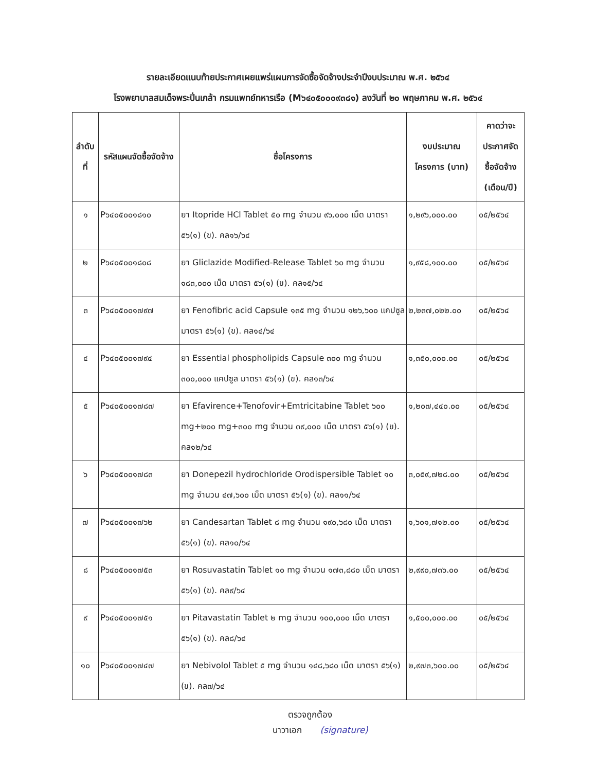รายละเอียดแนบท้ายประกาศเผยแพร่แผนการจัดซื้อจัดจ้างประจำปีงบประมาณ พ.ศ. ๒๕๖๔
โรงพยาบาลสมเด็จพระปิ่นเกล้า กรมแพทย์ทหารเรือ (M๖๔๐๕๐๐๐๙๓๘๑) ลงวันที่ ๒๐ พฤษภาคม พ.ศ. ๒๕๖๔
| ลำดับที่ | รหัสแผนจัดซื้อจัดจ้าง | ชื่อโครงการ | งบประมาณโครงการ (บาท) | คาดว่าจะประกาศจัดซื้อจัดจ้าง (เดือน/ปี) |
| --- | --- | --- | --- | --- |
| ๑ | P๖๔๐๕๐๐๑๘๑๐ | ยา Itopride HCl Tablet ๕๐ mg จำนวน ๙๖,๐๐๐ เม็ด มาตรา ๕๖(๑) (ข). คล๑๖/๖๔ | ๑,๒๙๖,๐๐๐.๐๐ | ๐๕/๒๕๖๔ |
| ๒ | P๖๔๐๕๐๐๑๘๐๘ | ยา Gliclazide Modified-Release Tablet ๖๐ mg จำนวน ๑๘๓,๐๐๐ เม็ด มาตรา ๕๖(๑) (ข). คล๑๕/๖๔ | ๑,๙๕๘,๑๐๐.๐๐ | ๐๕/๒๕๖๔ |
| ๓ | P๖๔๐๕๐๐๑๗๙๗ | ยา Fenofibric acid Capsule ๑๓๕ mg จำนวน ๑๒๖,๖๐๐ แคปซูล มาตรา ๕๖(๑) (ข). คล๑๔/๖๔ | ๒,๒๓๗,๐๒๒.๐๐ | ๐๕/๒๕๖๔ |
| ๔ | P๖๔๐๕๐๐๑๗๙๔ | ยา Essential phospholipids Capsule ๓๐๐ mg จำนวน ๓๐๐,๐๐๐ แคปซูล มาตรา ๕๖(๑) (ข). คล๑๓/๖๔ | ๑,๓๕๐,๐๐๐.๐๐ | ๐๕/๒๕๖๔ |
| ๕ | P๖๔๐๕๐๐๑๗๘๗ | ยา Efavirence+Tenofovir+Emtricitabine Tablet ๖๐๐ mg+๒๐๐ mg+๓๐๐ mg จำนวน ๓๙,๐๐๐ เม็ด มาตรา ๕๖(๑) (ข). คล๑๒/๖๔ | ๑,๒๐๗,๔๔๐.๐๐ | ๐๕/๒๕๖๔ |
| ๖ | P๖๔๐๕๐๐๑๗๘๓ | ยา Donepezil hydrochloride Orodispersible Tablet ๑๐ mg จำนวน ๔๗,๖๐๐ เม็ด มาตรา ๕๖(๑) (ข). คล๑๑/๖๔ | ๓,๐๕๙,๗๒๘.๐๐ | ๐๕/๒๕๖๔ |
| ๗ | P๖๔๐๕๐๐๑๗๖๒ | ยา Candesartan Tablet ๘ mg จำนวน ๑๙๐,๖๘๐ เม็ด มาตรา ๕๖(๑) (ข). คล๑๐/๖๔ | ๑,๖๐๑,๗๑๒.๐๐ | ๐๕/๒๕๖๔ |
| ๘ | P๖๔๐๕๐๐๑๗๕๓ | ยา Rosuvastatin Tablet ๑๐ mg จำนวน ๑๗๓,๘๘๐ เม็ด มาตรา ๕๖(๑) (ข). คล๙/๖๔ | ๒,๙๙๐,๗๓๖.๐๐ | ๐๕/๒๕๖๔ |
| ๙ | P๖๔๐๕๐๐๑๗๕๑ | ยา Pitavastatin Tablet ๒ mg จำนวน ๑๐๐,๐๐๐ เม็ด มาตรา ๕๖(๑) (ข). คล๘/๖๔ | ๑,๕๐๐,๐๐๐.๐๐ | ๐๕/๒๕๖๔ |
| ๑๐ | P๖๔๐๕๐๐๑๗๔๗ | ยา Nebivolol Tablet ๕ mg จำนวน ๑๔๘,๖๘๐ เม็ด มาตรา ๕๖(๑) (ข). คล๗/๖๔ | ๒,๙๗๓,๖๐๐.๐๐ | ๐๕/๒๕๖๔ |
ตรวจถูกต้อง
นาวาเอก (signature)